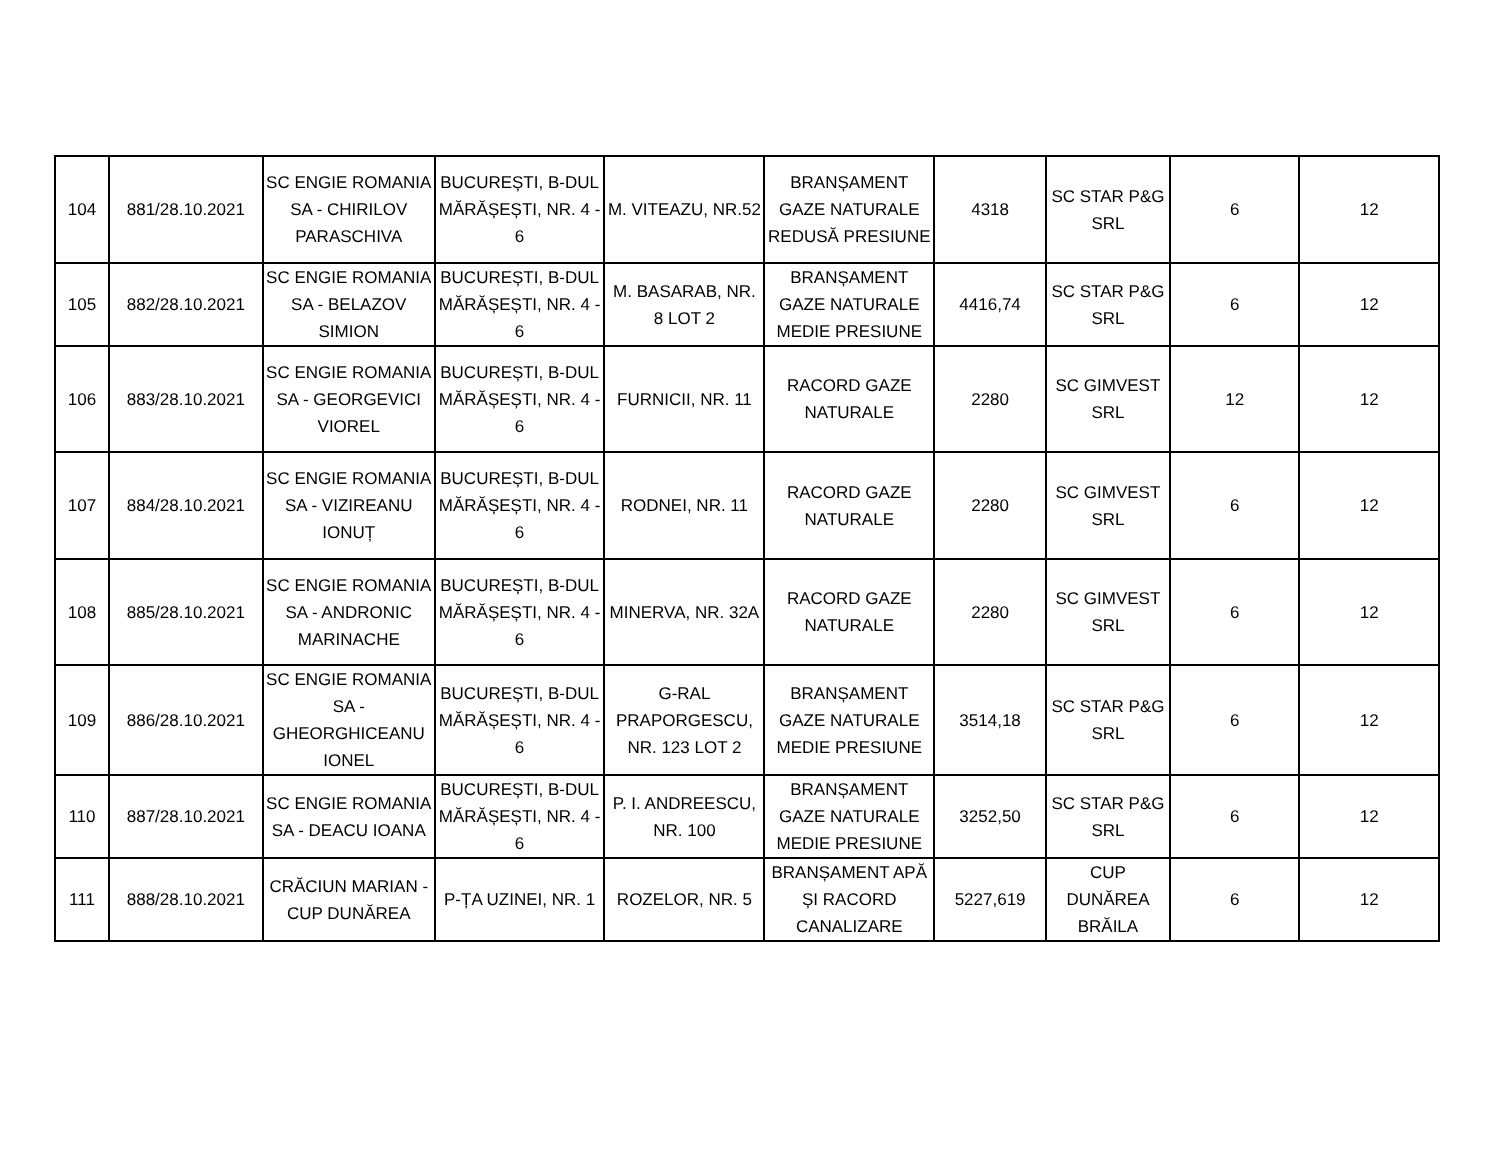| 104 | 881/28.10.2021 | SC ENGIE ROMANIA SA - CHIRILOV PARASCHIVA | BUCUREȘTI, B-DUL MĂRĂȘEȘTI, NR. 4 - 6 | M. VITEAZU, NR.52 | BRANȘAMENT GAZE NATURALE REDUSĂ PRESIUNE | 4318 | SC STAR P&G SRL | 6 | 12 |
| 105 | 882/28.10.2021 | SC ENGIE ROMANIA SA - BELAZOV SIMION | BUCUREȘTI, B-DUL MĂRĂȘEȘTI, NR. 4 - 6 | M. BASARAB, NR. 8 LOT 2 | BRANȘAMENT GAZE NATURALE MEDIE PRESIUNE | 4416,74 | SC STAR P&G SRL | 6 | 12 |
| 106 | 883/28.10.2021 | SC ENGIE ROMANIA SA - GEORGEVICI VIOREL | BUCUREȘTI, B-DUL MĂRĂȘEȘTI, NR. 4 - 6 | FURNICII, NR. 11 | RACORD GAZE NATURALE | 2280 | SC GIMVEST SRL | 12 | 12 |
| 107 | 884/28.10.2021 | SC ENGIE ROMANIA SA - VIZIREANU IONUȚ | BUCUREȘTI, B-DUL MĂRĂȘEȘTI, NR. 4 - 6 | RODNEI, NR. 11 | RACORD GAZE NATURALE | 2280 | SC GIMVEST SRL | 6 | 12 |
| 108 | 885/28.10.2021 | SC ENGIE ROMANIA SA - ANDRONIC MARINACHE | BUCUREȘTI, B-DUL MĂRĂȘEȘTI, NR. 4 - 6 | MINERVA, NR. 32A | RACORD GAZE NATURALE | 2280 | SC GIMVEST SRL | 6 | 12 |
| 109 | 886/28.10.2021 | SC ENGIE ROMANIA SA - GHEORGHICEANU IONEL | BUCUREȘTI, B-DUL MĂRĂȘEȘTI, NR. 4 - 6 | G-RAL PRAPORGESCU, NR. 123 LOT 2 | BRANȘAMENT GAZE NATURALE MEDIE PRESIUNE | 3514,18 | SC STAR P&G SRL | 6 | 12 |
| 110 | 887/28.10.2021 | SC ENGIE ROMANIA SA - DEACU IOANA | BUCUREȘTI, B-DUL MĂRĂȘEȘTI, NR. 4 - 6 | P. I. ANDREESCU, NR. 100 | BRANȘAMENT GAZE NATURALE MEDIE PRESIUNE | 3252,50 | SC STAR P&G SRL | 6 | 12 |
| 111 | 888/28.10.2021 | CRĂCIUN MARIAN - CUP DUNĂREA | P-ȚA UZINEI, NR. 1 | ROZELOR, NR. 5 | BRANȘAMENT APĂ ȘI RACORD CANALIZARE | 5227,619 | CUP DUNĂREA BRĂILA | 6 | 12 |